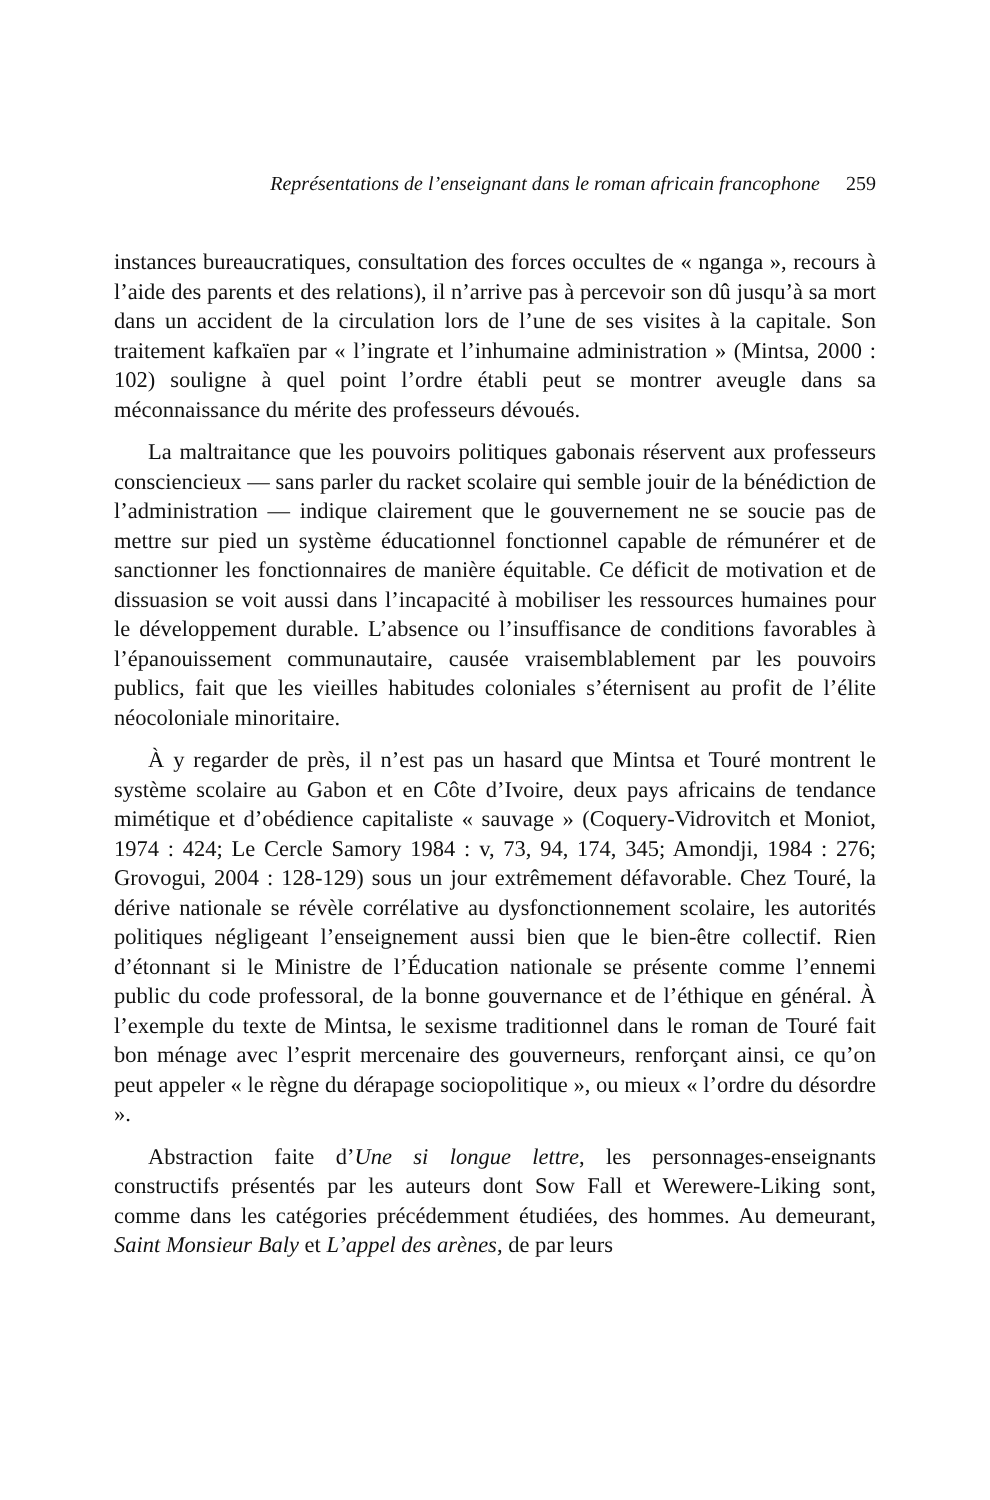Représentations de l’enseignant dans le roman africain francophone 259
instances bureaucratiques, consultation des forces occultes de « nganga », recours à l’aide des parents et des relations), il n’arrive pas à percevoir son dû jusqu’à sa mort dans un accident de la circulation lors de l’une de ses visites à la capitale. Son traitement kafkaïen par « l’ingrate et l’inhumaine administration » (Mintsa, 2000 : 102) souligne à quel point l’ordre établi peut se montrer aveugle dans sa méconnaissance du mérite des professeurs dévoués.
La maltraitance que les pouvoirs politiques gabonais réservent aux professeurs consciencieux — sans parler du racket scolaire qui semble jouir de la bénédiction de l’administration — indique clairement que le gouvernement ne se soucie pas de mettre sur pied un système éducationnel fonctionnel capable de rémunérer et de sanctionner les fonctionnaires de manière équitable. Ce déficit de motivation et de dissuasion se voit aussi dans l’incapacité à mobiliser les ressources humaines pour le développement durable. L’absence ou l’insuffisance de conditions favorables à l’épanouissement communautaire, causée vraisemblablement par les pouvoirs publics, fait que les vieilles habitudes coloniales s’éternisent au profit de l’élite néocoloniale minoritaire.
À y regarder de près, il n’est pas un hasard que Mintsa et Touré montrent le système scolaire au Gabon et en Côte d’Ivoire, deux pays africains de tendance mimétique et d’obédience capitaliste « sauvage » (Coquery-Vidrovitch et Moniot, 1974 : 424; Le Cercle Samory 1984 : v, 73, 94, 174, 345; Amondji, 1984 : 276; Grovogui, 2004 : 128-129) sous un jour extrêmement défavorable. Chez Touré, la dérive nationale se révèle corrélative au dysfonctionnement scolaire, les autorités politiques négligeant l’enseignement aussi bien que le bien-être collectif. Rien d’étonnant si le Ministre de l’Éducation nationale se présente comme l’ennemi public du code professoral, de la bonne gouvernance et de l’éthique en général. À l’exemple du texte de Mintsa, le sexisme traditionnel dans le roman de Touré fait bon ménage avec l’esprit mercenaire des gouverneurs, renforçant ainsi, ce qu’on peut appeler « le règne du dérapage sociopolitique », ou mieux « l’ordre du désordre ».
Abstraction faite d’Une si longue lettre, les personnages-enseignants constructifs présentés par les auteurs dont Sow Fall et Werewere-Liking sont, comme dans les catégories précédemment étudiées, des hommes. Au demeurant, Saint Monsieur Baly et L’appel des arènes, de par leurs